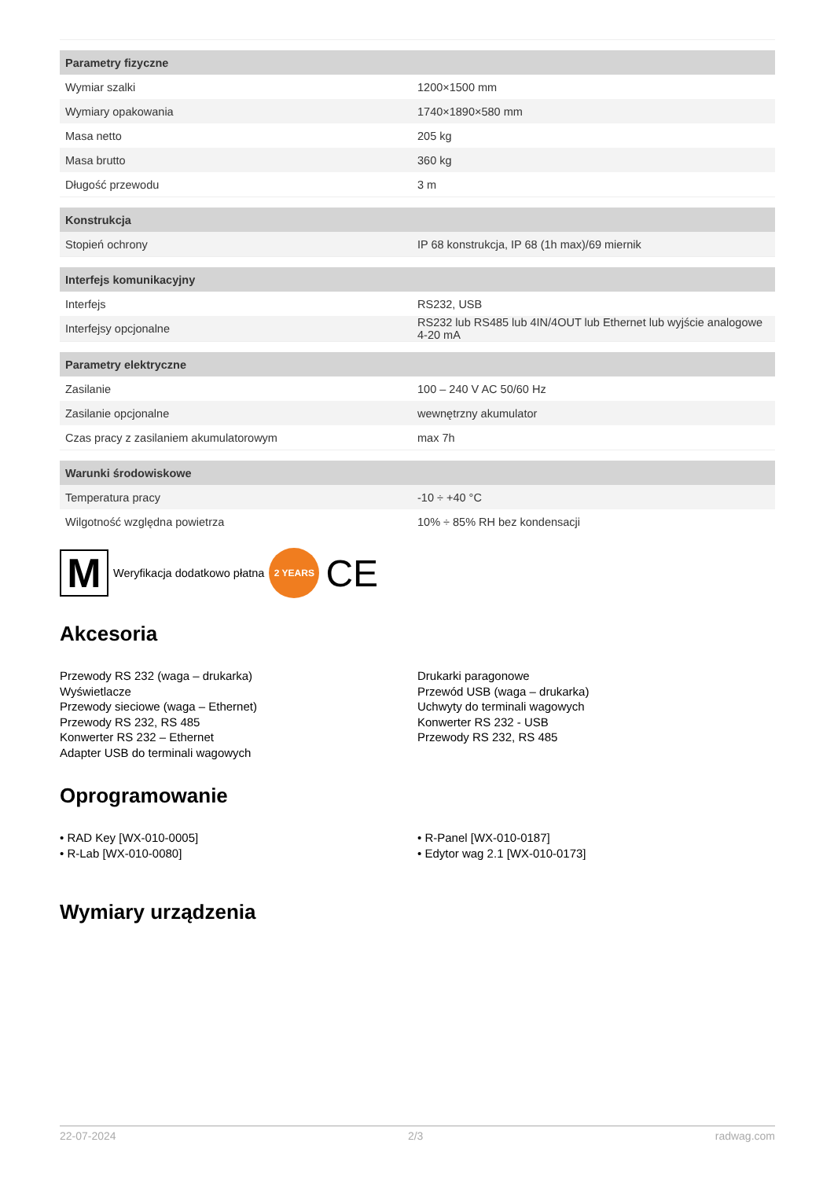| Parametry fizyczne | |
| --- | --- |
| Wymiar szalki | 1200×1500 mm |
| Wymiary opakowania | 1740×1890×580 mm |
| Masa netto | 205 kg |
| Masa brutto | 360 kg |
| Długość przewodu | 3 m |
| Konstrukcja | |
| Stopień ochrony | IP 68 konstrukcja, IP 68 (1h max)/69 miernik |
| Interfejs komunikacyjny | |
| Interfejs | RS232, USB |
| Interfejsy opcjonalne | RS232 lub RS485 lub 4IN/4OUT lub Ethernet lub wyjście analogowe 4-20 mA |
| Parametry elektryczne | |
| Zasilanie | 100 – 240 V AC 50/60 Hz |
| Zasilanie opcjonalne | wewnętrzny akumulator |
| Czas pracy z zasilaniem akumulatorowym | max 7h |
| Warunki środowiskowe | |
| Temperatura pracy | -10 ÷ +40 °C |
| Wilgotność względna powietrza | 10% ÷ 85% RH bez kondensacji |
M
Weryfikacja dodatkowo płatna
2 YEARS
CE
Akcesoria
Przewody RS 232 (waga – drukarka)
Wyświetlacze
Przewody sieciowe (waga – Ethernet)
Przewody RS 232, RS 485
Konwerter RS 232 – Ethernet
Adapter USB do terminali wagowych
Drukarki paragonowe
Przewód USB (waga – drukarka)
Uchwyty do terminali wagowych
Konwerter RS 232 - USB
Przewody RS 232, RS 485
Oprogramowanie
• RAD Key [WX-010-0005]
• R-Lab [WX-010-0080]
• R-Panel [WX-010-0187]
• Edytor wag 2.1 [WX-010-0173]
Wymiary urządzenia
22-07-2024 2/3 radwag.com